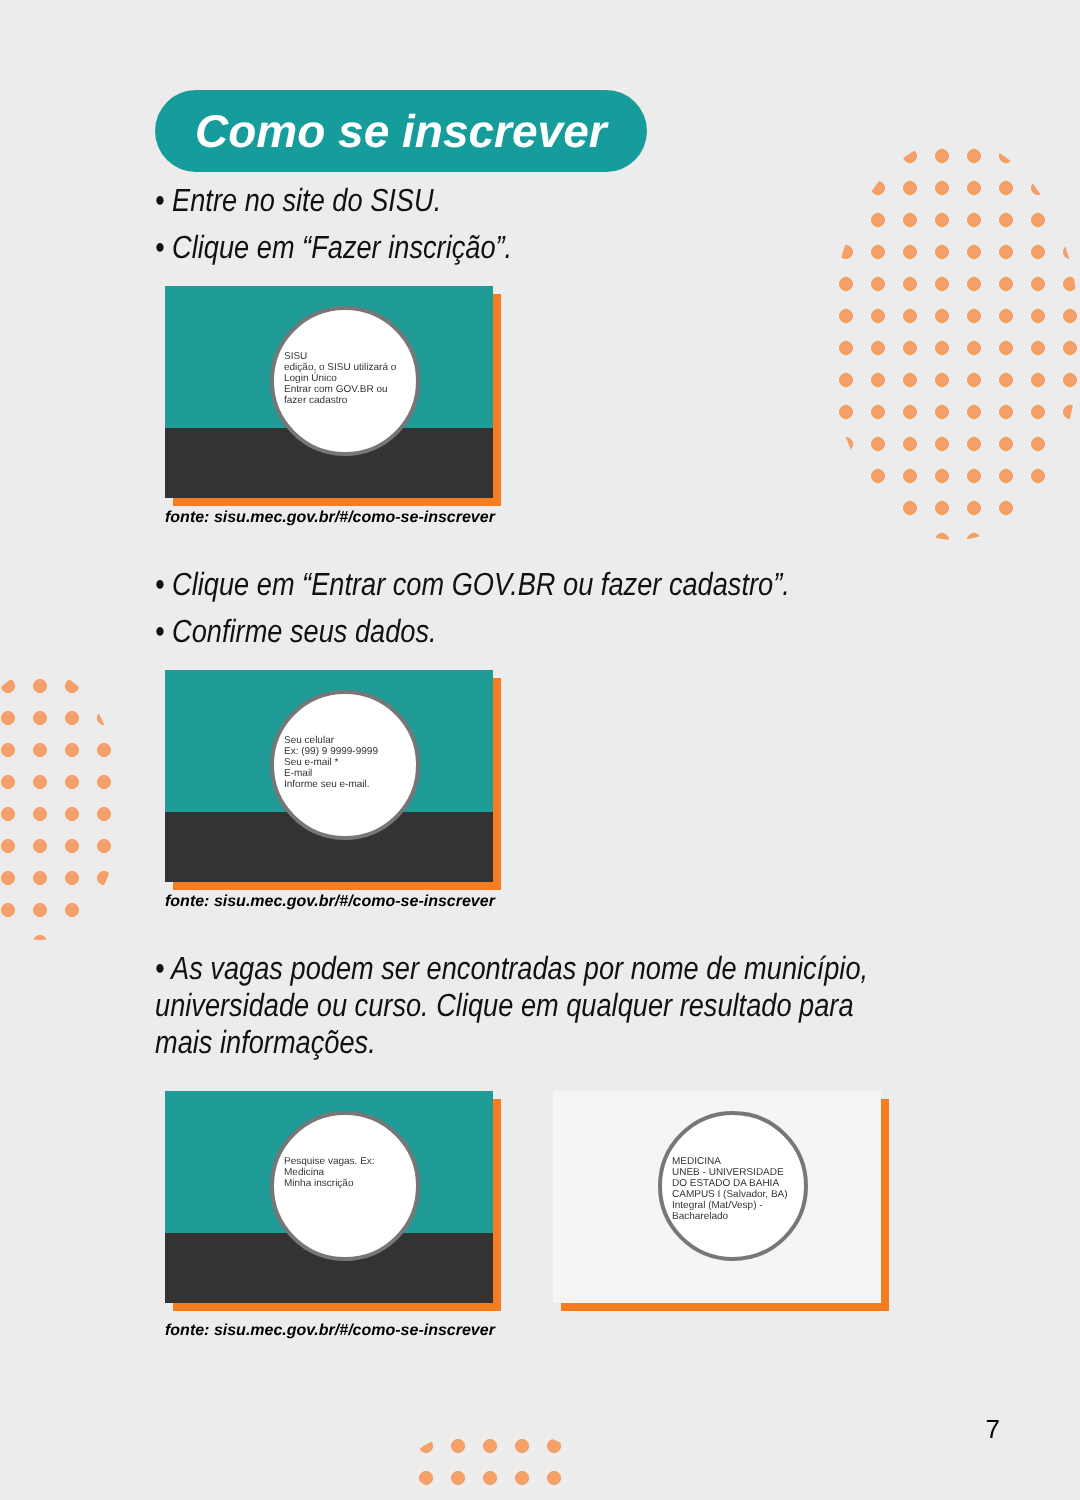Como se inscrever
• Entre no site do SISU.
• Clique em “Fazer inscrição”.
SISU
edição, o SISU utilizará o Login Único
Entrar com GOV.BR ou fazer cadastro
fonte: sisu.mec.gov.br/#/como-se-inscrever
• Clique em “Entrar com GOV.BR ou fazer cadastro”.
• Confirme seus dados.
Seu celular
Ex: (99) 9 9999-9999
Seu e-mail *
E-mail
Informe seu e-mail.
fonte: sisu.mec.gov.br/#/como-se-inscrever
• As vagas podem ser encontradas por nome de município, universidade ou curso. Clique em qualquer resultado para mais informações.
Pesquise vagas. Ex: Medicina
Minha inscrição
MEDICINA
UNEB - UNIVERSIDADE DO ESTADO DA BAHIA
CAMPUS I (Salvador, BA)
Integral (Mat/Vesp) - Bacharelado
fonte: sisu.mec.gov.br/#/como-se-inscrever
7